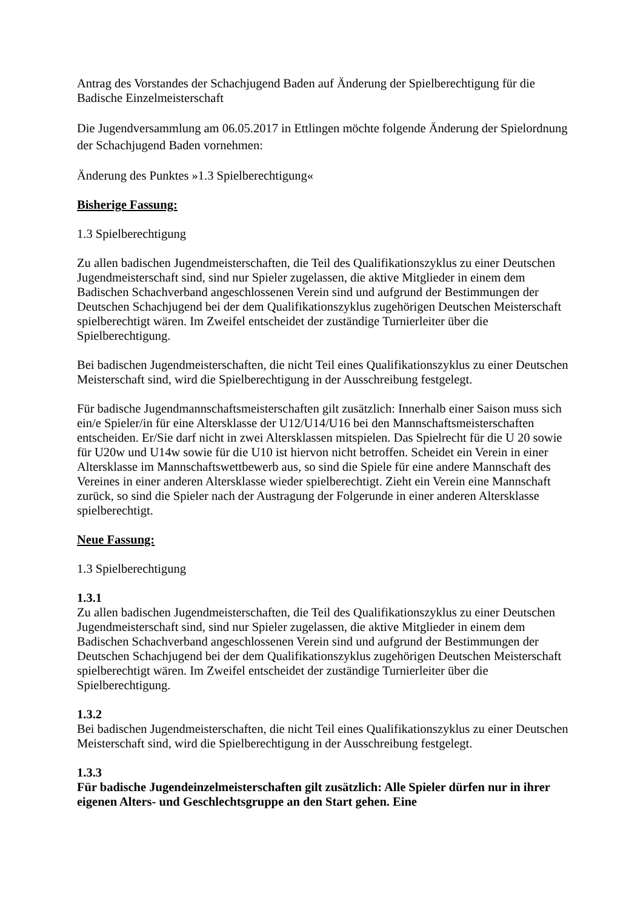Antrag des Vorstandes der Schachjugend Baden auf Änderung der Spielberechtigung für die Badische Einzelmeisterschaft
Die Jugendversammlung am 06.05.2017 in Ettlingen möchte folgende Änderung der Spielordnung der Schachjugend Baden vornehmen:
Änderung des Punktes »1.3 Spielberechtigung«
Bisherige Fassung:
1.3 Spielberechtigung
Zu allen badischen Jugendmeisterschaften, die Teil des Qualifikationszyklus zu einer Deutschen Jugendmeisterschaft sind, sind nur Spieler zugelassen, die aktive Mitglieder in einem dem Badischen Schachverband angeschlossenen Verein sind und aufgrund der Bestimmungen der Deutschen Schachjugend bei der dem Qualifikationszyklus zugehörigen Deutschen Meisterschaft spielberechtigt wären. Im Zweifel entscheidet der zuständige Turnierleiter über die Spielberechtigung.
Bei badischen Jugendmeisterschaften, die nicht Teil eines Qualifikationszyklus zu einer Deutschen Meisterschaft sind, wird die Spielberechtigung in der Ausschreibung festgelegt.
Für badische Jugendmannschaftsmeisterschaften gilt zusätzlich: Innerhalb einer Saison muss sich ein/e Spieler/in für eine Altersklasse der U12/U14/U16 bei den Mannschaftsmeisterschaften entscheiden. Er/Sie darf nicht in zwei Altersklassen mitspielen. Das Spielrecht für die U 20 sowie für U20w und U14w sowie für die U10 ist hiervon nicht betroffen. Scheidet ein Verein in einer Altersklasse im Mannschaftswettbewerb aus, so sind die Spiele für eine andere Mannschaft des Vereines in einer anderen Altersklasse wieder spielberechtigt. Zieht ein Verein eine Mannschaft zurück, so sind die Spieler nach der Austragung der Folgerunde in einer anderen Altersklasse spielberechtigt.
Neue Fassung:
1.3 Spielberechtigung
1.3.1
Zu allen badischen Jugendmeisterschaften, die Teil des Qualifikationszyklus zu einer Deutschen Jugendmeisterschaft sind, sind nur Spieler zugelassen, die aktive Mitglieder in einem dem Badischen Schachverband angeschlossenen Verein sind und aufgrund der Bestimmungen der Deutschen Schachjugend bei der dem Qualifikationszyklus zugehörigen Deutschen Meisterschaft spielberechtigt wären. Im Zweifel entscheidet der zuständige Turnierleiter über die Spielberechtigung.
1.3.2
Bei badischen Jugendmeisterschaften, die nicht Teil eines Qualifikationszyklus zu einer Deutschen Meisterschaft sind, wird die Spielberechtigung in der Ausschreibung festgelegt.
1.3.3
Für badische Jugendeinzelmeisterschaften gilt zusätzlich: Alle Spieler dürfen nur in ihrer eigenen Alters- und Geschlechtsgruppe an den Start gehen. Eine